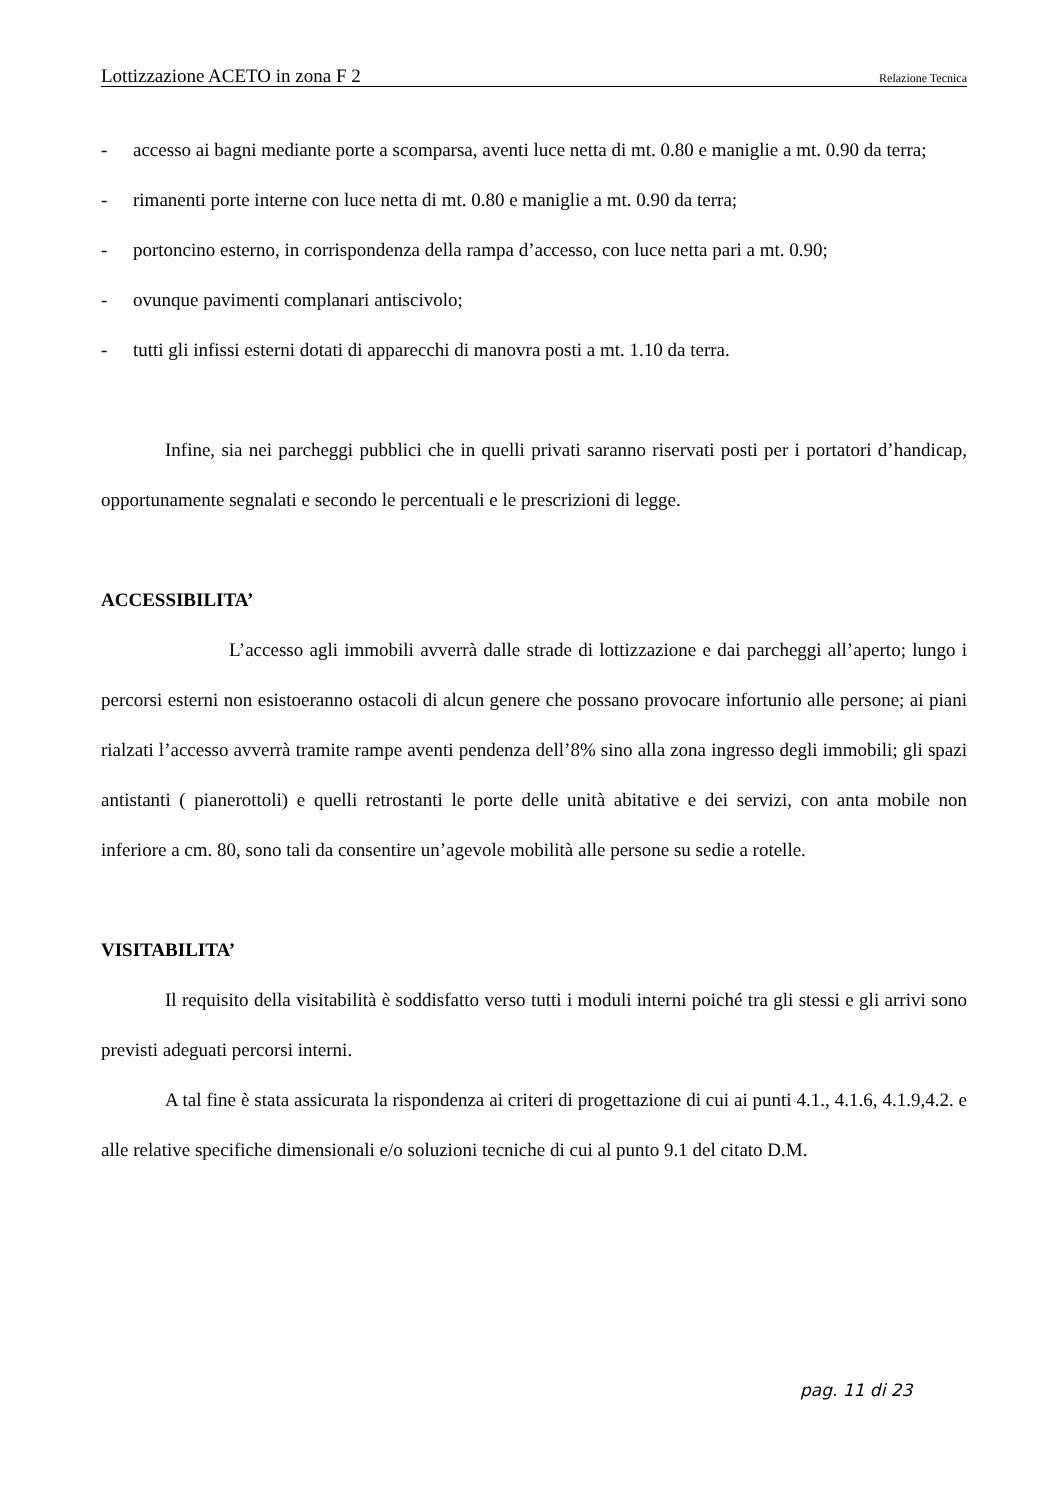Lottizzazione ACETO in zona F 2 Relazione Tecnica
- accesso ai bagni mediante porte a scomparsa, aventi luce netta di mt. 0.80 e maniglie a mt. 0.90 da terra;
- rimanenti porte interne con luce netta di mt. 0.80 e maniglie a mt. 0.90 da terra;
- portoncino esterno, in corrispondenza della rampa d’accesso, con luce netta pari a mt. 0.90;
- ovunque pavimenti complanari antiscivolo;
- tutti gli infissi esterni dotati di apparecchi di manovra posti a mt. 1.10 da terra.
Infine, sia nei parcheggi pubblici che in quelli privati saranno riservati posti per i portatori d’handicap, opportunamente segnalati e secondo le percentuali e le prescrizioni di legge.
ACCESSIBILITA’
L’accesso agli immobili avverrà dalle strade di lottizzazione e dai parcheggi all’aperto; lungo i percorsi esterni non esistoeranno ostacoli di alcun genere che possano provocare infortunio alle persone; ai piani rialzati l’accesso avverrà tramite rampe aventi pendenza dell’8% sino alla zona ingresso degli immobili; gli spazi antistanti ( pianerottoli) e quelli retrostanti le porte delle unità abitative e dei servizi, con anta mobile non inferiore a cm. 80, sono tali da consentire un’agevole mobilità alle persone su sedie a rotelle.
VISITABILITA’
Il requisito della visitabilità è soddisfatto verso tutti i moduli interni poiché tra gli stessi e gli arrivi sono previsti adeguati percorsi interni.
A tal fine è stata assicurata la rispondenza ai criteri di progettazione di cui ai punti 4.1., 4.1.6, 4.1.9,4.2. e alle relative specifiche dimensionali e/o soluzioni tecniche di cui al punto 9.1 del citato D.M.
pag. 11 di 23